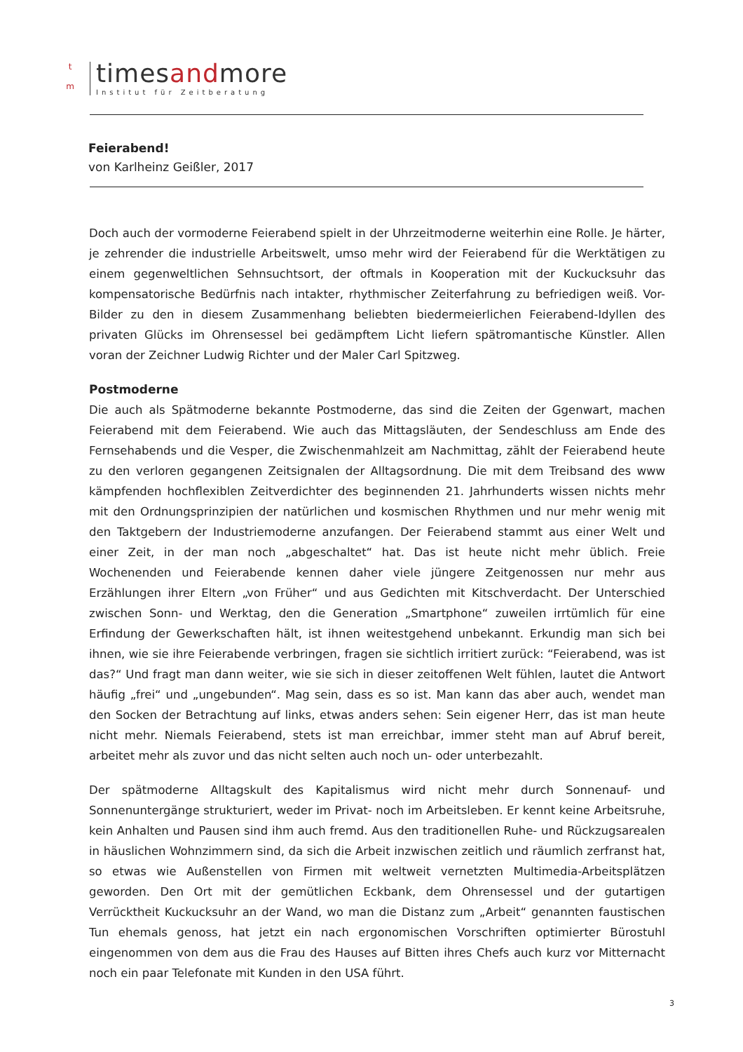t
m
timesandmore
Institut für Zeitberatung
Feierabend!
von Karlheinz Geißler, 2017
Doch auch der vormoderne Feierabend spielt in der Uhrzeitmoderne weiterhin eine Rolle. Je härter, je zehrender die industrielle Arbeitswelt, umso mehr wird der Feierabend für die Werktätigen zu einem gegenweltlichen Sehnsuchtsort, der oftmals in Kooperation mit der Kuckucksuhr das kompensatorische Bedürfnis nach intakter, rhythmischer Zeiterfahrung zu befriedigen weiß. Vor-Bilder zu den in diesem Zusammenhang beliebten biedermeierlichen Feierabend-Idyllen des privaten Glücks im Ohrensessel bei gedämpftem Licht liefern spätromantische Künstler. Allen voran der Zeichner Ludwig Richter und der Maler Carl Spitzweg.
Postmoderne
Die auch als Spätmoderne bekannte Postmoderne, das sind die Zeiten der Ggenwart, machen Feierabend mit dem Feierabend. Wie auch das Mittagsläuten, der Sendeschluss am Ende des Fernsehabends und die Vesper, die Zwischenmahlzeit am Nachmittag, zählt der Feierabend heute zu den verloren gegangenen Zeitsignalen der Alltagsordnung. Die mit dem Treibsand des www kämpfenden hochflexiblen Zeitverdichter des beginnenden 21. Jahrhunderts wissen nichts mehr mit den Ordnungsprinzipien der natürlichen und kosmischen Rhythmen und nur mehr wenig mit den Taktgebern der Industriemoderne anzufangen. Der Feierabend stammt aus einer Welt und einer Zeit, in der man noch „abgeschaltet“ hat. Das ist heute nicht mehr üblich. Freie Wochenenden und Feierabende kennen daher viele jüngere Zeitgenossen nur mehr aus Erzählungen ihrer Eltern „von Früher“ und aus Gedichten mit Kitschverdacht. Der Unterschied zwischen Sonn- und Werktag, den die Generation „Smartphone“ zuweilen irrtümlich für eine Erfindung der Gewerkschaften hält, ist ihnen weitestgehend unbekannt. Erkundig man sich bei ihnen, wie sie ihre Feierabende verbringen, fragen sie sichtlich irritiert zurück: “Feierabend, was ist das?“ Und fragt man dann weiter, wie sie sich in dieser zeitoffenen Welt fühlen, lautet die Antwort häufig „frei“ und „ungebunden“. Mag sein, dass es so ist. Man kann das aber auch, wendet man den Socken der Betrachtung auf links, etwas anders sehen: Sein eigener Herr, das ist man heute nicht mehr. Niemals Feierabend, stets ist man erreichbar, immer steht man auf Abruf bereit, arbeitet mehr als zuvor und das nicht selten auch noch un- oder unterbezahlt.
Der spätmoderne Alltagskult des Kapitalismus wird nicht mehr durch Sonnenauf- und Sonnenuntergänge strukturiert, weder im Privat- noch im Arbeitsleben. Er kennt keine Arbeitsruhe, kein Anhalten und Pausen sind ihm auch fremd. Aus den traditionellen Ruhe- und Rückzugsarealen in häuslichen Wohnzimmern sind, da sich die Arbeit inzwischen zeitlich und räumlich zerfranst hat, so etwas wie Außenstellen von Firmen mit weltweit vernetzten Multimedia-Arbeitsplätzen geworden. Den Ort mit der gemütlichen Eckbank, dem Ohrensessel und der gutartigen Verrücktheit Kuckucksuhr an der Wand, wo man die Distanz zum „Arbeit“ genannten faustischen Tun ehemals genoss, hat jetzt ein nach ergonomischen Vorschriften optimierter Bürostuhl eingenommen von dem aus die Frau des Hauses auf Bitten ihres Chefs auch kurz vor Mitternacht noch ein paar Telefonate mit Kunden in den USA führt.
3